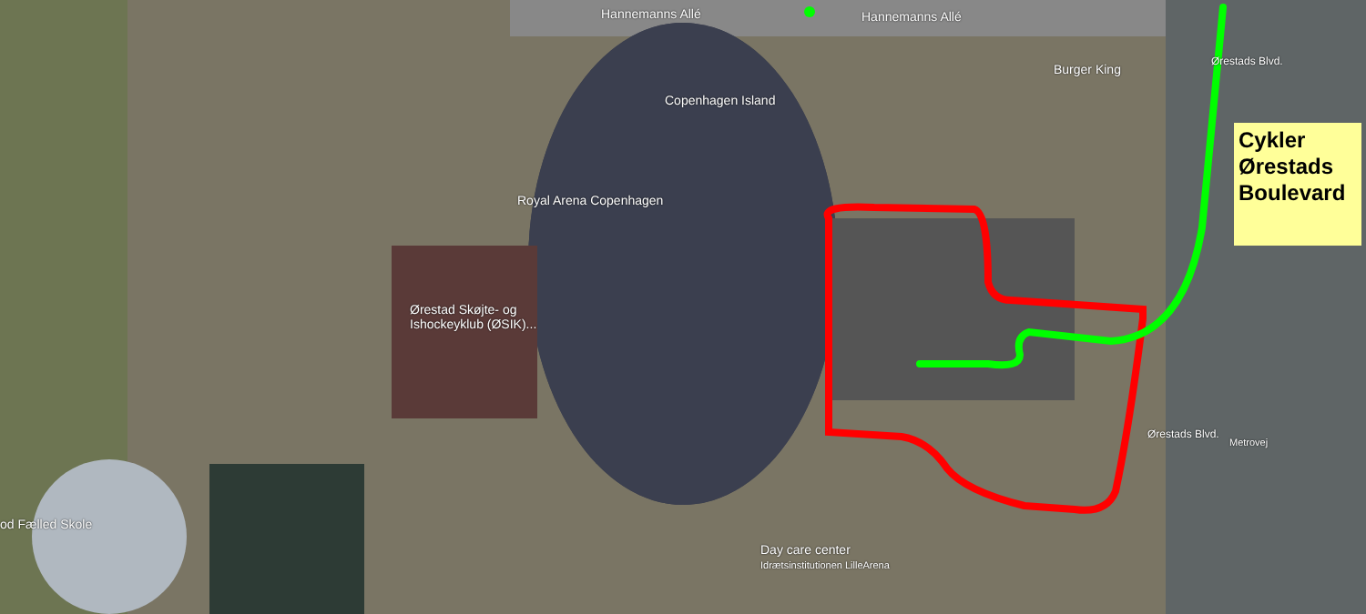Hannemanns Allé Hannemanns Allé
Burger King
Copenhagen Island
Royal Arena Copenhagen
Ørestad Skøjte- og
Ishockeyklub (ØSIK)...
od Fælled Skole
Day care center
Idrætsinstitutionen LilleArena
Ørestads Blvd.
Ørestads Blvd.
Metrovej
Cykler
Ørestads
Boulevard